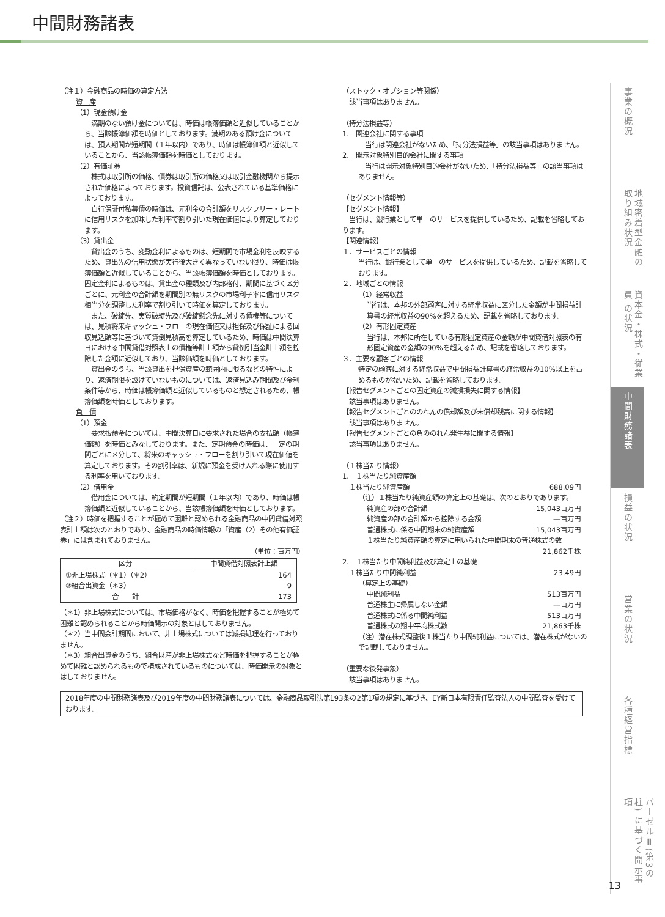中間財務諸表
（注１）金融商品の時価の算定方法
資　産
（1）現金預け金
　満期のない預け金については、時価は帳簿価額と近似していることから、当該帳簿価額を時価としております。満期のある預け金については、預入期間が短期間（１年以内）であり、時価は帳簿価額と近似していることから、当該帳簿価額を時価としております。
（2）有価証券
　株式は取引所の価格、債券は取引所の価格又は取引金融機関から提示された価格によっております。投資信託は、公表されている基準価格によっております。
　自行保証付私募債の時価は、元利金の合計額をリスクフリー・レートに信用リスクを加味した利率で割り引いた現在価値により算定しております。
（3）貸出金
　貸出金のうち、変動金利によるものは、短期間で市場金利を反映するため、貸出先の信用状態が実行後大きく異なっていない限り、時価は帳簿価額と近似していることから、当該帳簿価額を時価としております。固定金利によるものは、貸出金の種類及び内部格付、期間に基づく区分ごとに、元利金の合計額を期間別の無リスクの市場利子率に信用リスク相当分を調整した利率で割り引いて時価を算定しております。
　また、破綻先、実質破綻先及び破綻懸念先に対する債権等については、見積将来キャッシュ・フローの現在価値又は担保及び保証による回収見込額等に基づいて貸倒見積高を算定しているため、時価は中間決算日における中間貸借対照表上の債権等計上額から貸倒引当金計上額を控除した金額に近似しており、当該価額を時価としております。
　貸出金のうち、当該貸出を担保資産の範囲内に限るなどの特性により、返済期限を設けていないものについては、返済見込み期間及び金利条件等から、時価は帳簿価額と近似しているものと想定されるため、帳簿価額を時価としております。
負　債
（1）預金
　要求払預金については、中間決算日に要求された場合の支払額（帳簿価額）を時価とみなしております。また、定期預金の時価は、一定の期間ごとに区分して、将来のキャッシュ・フローを割り引いて現在価値を算定しております。その割引率は、新規に預金を受け入れる際に使用する利率を用いております。
（2）借用金
　借用金については、約定期間が短期間（１年以内）であり、時価は帳簿価額と近似していることから、当該帳簿価額を時価としております。
（注２）時価を把握することが極めて困難と認められる金融商品の中間貸借対照表計上額は次のとおりであり、金融商品の時価情報の「資産（2）その他有価証券」には含まれておりません。
（単位：百万円）
| 区分 | 中間貸借対照表計上額 |
| --- | --- |
| ①非上場株式（＊1）（＊2） | 164 |
| ②組合出資金（＊3） | 9 |
| 合 計 | 173 |
（＊1）非上場株式については、市場価格がなく、時価を把握することが極めて困難と認められることから時価開示の対象とはしておりません。
（＊2）当中間会計期間において、非上場株式については減損処理を行っておりません。
（＊3）組合出資金のうち、組合財産が非上場株式など時価を把握することが極めて困難と認められるもので構成されているものについては、時価開示の対象とはしておりません。
（ストック・オプション等関係）
　該当事項はありません。
（持分法損益等）
1.　関連会社に関する事項
　当行は関連会社がないため、「持分法損益等」の該当事項はありません。
2.　開示対象特別目的会社に関する事項
　当行は開示対象特別目的会社がないため、「持分法損益等」の該当事項はありません。
（セグメント情報等）
【セグメント情報】
　当行は、銀行業として単一のサービスを提供しているため、記載を省略しております。
【関連情報】
１．サービスごとの情報
当行は、銀行業として単一のサービスを提供しているため、記載を省略しております。
２．地域ごとの情報
（1）経常収益
当行は、本邦の外部顧客に対する経常収益に区分した金額が中間損益計算書の経常収益の90%を超えるため、記載を省略しております。
（2）有形固定資産
当行は、本邦に所在している有形固定資産の金額が中間貸借対照表の有形固定資産の金額の90%を超えるため、記載を省略しております。
３．主要な顧客ごとの情報
特定の顧客に対する経常収益で中間損益計算書の経常収益の10%以上を占めるものがないため、記載を省略しております。
【報告セグメントごとの固定資産の減損損失に関する情報】
　該当事項はありません。
【報告セグメントごとののれんの償却額及び未償却残高に関する情報】
　該当事項はありません。
【報告セグメントごとの負ののれん発生益に関する情報】
　該当事項はありません。
（１株当たり情報）
1.　１株当たり純資産額
　１株当たり純資産額 688.09円
（注）１株当たり純資産額の算定上の基礎は、次のとおりであります。
純資産の部の合計額 15,043百万円
純資産の部の合計額から控除する金額 ―百万円
普通株式に係る中間期末の純資産額 15,043百万円
１株当たり純資産額の算定に用いられた中間期末の普通株式の数
21,862千株
2.　１株当たり中間純利益及び算定上の基礎
　１株当たり中間純利益 23.49円
（算定上の基礎）
中間純利益 513百万円
普通株主に帰属しない金額 ―百万円
普通株式に係る中間純利益 513百万円
普通株式の期中平均株式数 21,863千株
（注）潜在株式調整後１株当たり中間純利益については、潜在株式がないので記載しておりません。
（重要な後発事象）
　該当事項はありません。
2018年度の中間財務諸表及び2019年度の中間財務諸表については、金融商品取引法第193条の2第1項の規定に基づき、EY新日本有限責任監査法人の中間監査を受けております。
事業の概況
地域密着型金融の 取り組み状況
資本金・株式・従業員 の状況
中間財務諸表
損益の状況
営業の状況
各種経営指標
バーゼルⅢ(第3の柱) に基づく開示事項
13